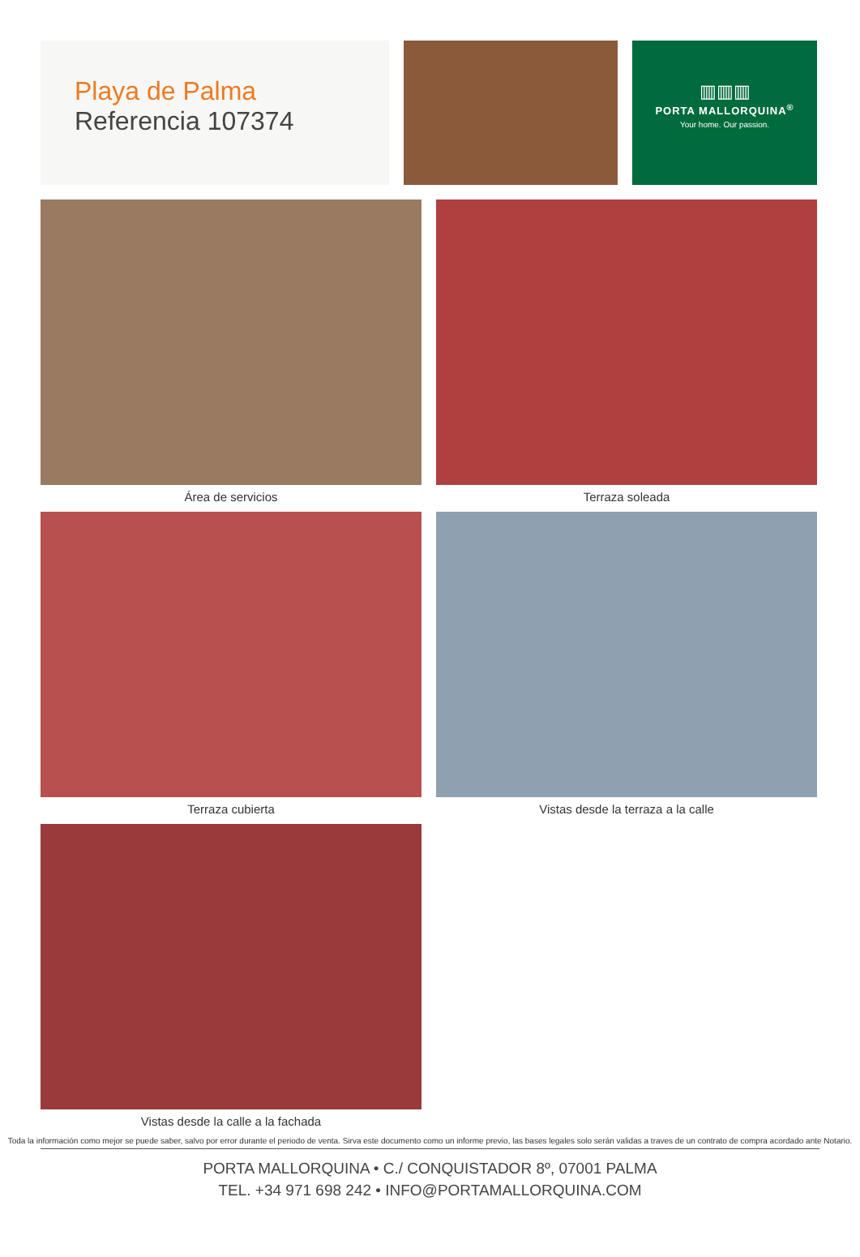Playa de Palma
Referencia 107374
▥▥▥
PORTA MALLORQUINA<sup>®</sup>
Your home. Our passion.
Área de servicios
Terraza soleada
Terraza cubierta
Vistas desde la terraza a la calle
Vistas desde la calle a la fachada
Toda la información como mejor se puede saber, salvo por error durante el periodo de venta. Sirva este documento como un informe previo, las bases legales solo serán validas a traves de un contrato de compra acordado ante Notario.
PORTA MALLORQUINA • C./ CONQUISTADOR 8º, 07001 PALMA
TEL. +34 971 698 242 • INFO@PORTAMALLORQUINA.COM